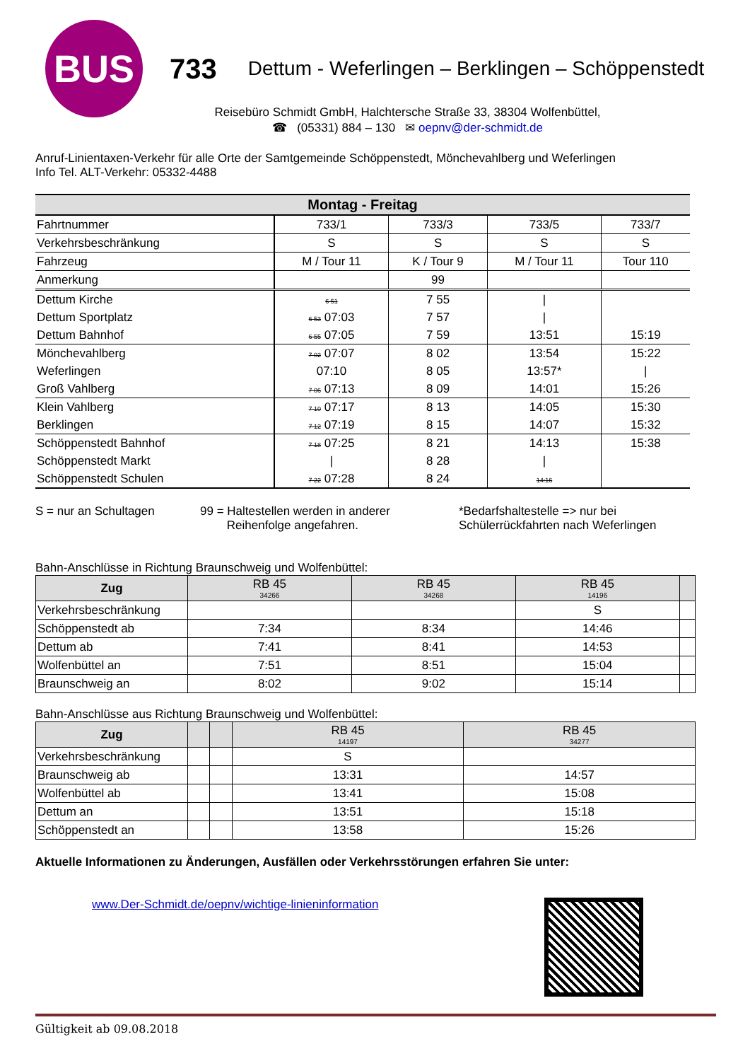BUS
733
Dettum - Weferlingen – Berklingen – Schöppenstedt
Reisebüro Schmidt GmbH, Halchtersche Straße 33, 38304 Wolfenbüttel,
☎ (05331) 884 – 130 ✉ oepnv@der-schmidt.de
Anruf-Linientaxen-Verkehr für alle Orte der Samtgemeinde Schöppenstedt, Mönchevahlberg und Weferlingen
Info Tel. ALT-Verkehr: 05332-4488
| Montag - Freitag | | | | |
| Fahrtnummer | 733/1 | 733/3 | 733/5 | 733/7 |
| Verkehrsbeschränkung | S | S | S | S |
| Fahrzeug | M / Tour 11 | K / Tour 9 | M / Tour 11 | Tour 110 |
| Anmerkung | | 99 | | |
| Dettum Kirche | 6 51 | 7 55 | / | |
| Dettum Sportplatz | 6 53 07:03 | 7 57 | / | |
| Dettum Bahnhof | 6 55 07:05 | 7 59 | 13:51 | 15:19 |
| Mönchevahlberg | 7 02 07:07 | 8 02 | 13:54 | 15:22 |
| Weferlingen | 07:10 | 8 05 | 13:57* | / |
| Groß Vahlberg | 7 06 07:13 | 8 09 | 14:01 | 15:26 |
| Klein Vahlberg | 7 10 07:17 | 8 13 | 14:05 | 15:30 |
| Berklingen | 7 12 07:19 | 8 15 | 14:07 | 15:32 |
| Schöppenstedt Bahnhof | 7 18 07:25 | 8 21 | 14:13 | 15:38 |
| Schöppenstedt Markt | / | 8 28 | / | |
| Schöppenstedt Schulen | 7 22 07:28 | 8 24 | 14:16 | |
S = nur an Schultagen 99 = Haltestellen werden in anderer
Reihenfolge angefahren.
*Bedarfshaltestelle => nur bei
Schülerrückfahrten nach Weferlingen
Bahn-Anschlüsse in Richtung Braunschweig und Wolfenbüttel:
| Zug | RB 45 34266 | RB 45 34268 | RB 45 14196 | |
| --- | --- | --- | --- | --- |
| Verkehrsbeschränkung | | | S | |
| Schöppenstedt ab | 7:34 | 8:34 | 14:46 | |
| Dettum ab | 7:41 | 8:41 | 14:53 | |
| Wolfenbüttel an | 7:51 | 8:51 | 15:04 | |
| Braunschweig an | 8:02 | 9:02 | 15:14 | |
Bahn-Anschlüsse aus Richtung Braunschweig und Wolfenbüttel:
| Zug | | | RB 45 14197 | RB 45 34277 |
| --- | --- | --- | --- | --- |
| Verkehrsbeschränkung | | | S | |
| Braunschweig ab | | | 13:31 | 14:57 |
| Wolfenbüttel ab | | | 13:41 | 15:08 |
| Dettum an | | | 13:51 | 15:18 |
| Schöppenstedt an | | | 13:58 | 15:26 |
Aktuelle Informationen zu Änderungen, Ausfällen oder Verkehrsstörungen erfahren Sie unter:
www.Der-Schmidt.de/oepnv/wichtige-linieninformation
Gültigkeit ab 09.08.2018